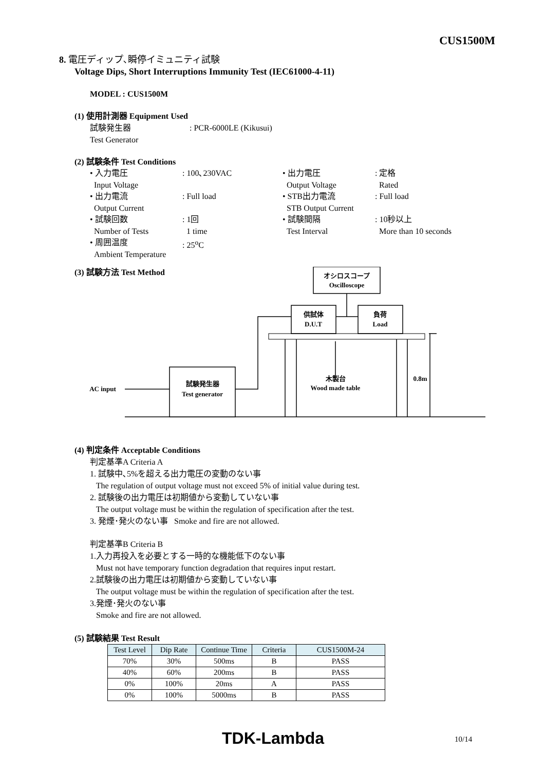CUS1500M
8. 電圧ディップ､瞬停イミュニティ試験
Voltage Dips, Short Interruptions Immunity Test (IEC61000-4-11)
MODEL : CUS1500M
(1) 使用計測器 Equipment Used
試験発生器 : PCR-6000LE (Kikusui)
Test Generator
(2) 試験条件 Test Conditions
• 入力電圧
Input Voltage
: 100､230VAC
• 出力電圧
Output Voltage
: 定格
Rated
• 出力電流
Output Current
: Full load
• STB出力電流
STB Output Current
: Full load
• 試験回数
Number of Tests
: 1回
1 time
• 試験間隔
Test Interval
: 10秒以上
More than 10 seconds
• 周囲温度
Ambient Temperature
: 25<sup>o</sup>C
(3) 試験方法 Test Method
オシロスコープ
Oscilloscope
供試体
D.U.T
負荷
Load
試験発生器
Test generator
AC input
木製台
Wood made table
0.8m
(4) 判定条件 Acceptable Conditions
判定基準A Criteria A
1. 試験中､5%を超える出力電圧の変動のない事
The regulation of output voltage must not exceed 5% of initial value during test.
2. 試験後の出力電圧は初期値から変動していない事
The output voltage must be within the regulation of specification after the test.
3. 発煙･発火のない事 Smoke and fire are not allowed.
判定基準B Criteria B
1.入力再投入を必要とする一時的な機能低下のない事
Must not have temporary function degradation that requires input restart.
2.試験後の出力電圧は初期値から変動していない事
The output voltage must be within the regulation of specification after the test.
3.発煙･発火のない事
Smoke and fire are not allowed.
(5) 試験結果 Test Result
| Test Level | Dip Rate | Continue Time | Criteria | CUS1500M-24 |
| --- | --- | --- | --- | --- |
| 70% | 30% | 500ms | B | PASS |
| 40% | 60% | 200ms | B | PASS |
| 0% | 100% | 20ms | A | PASS |
| 0% | 100% | 5000ms | B | PASS |
TDK-Lambda 10/14